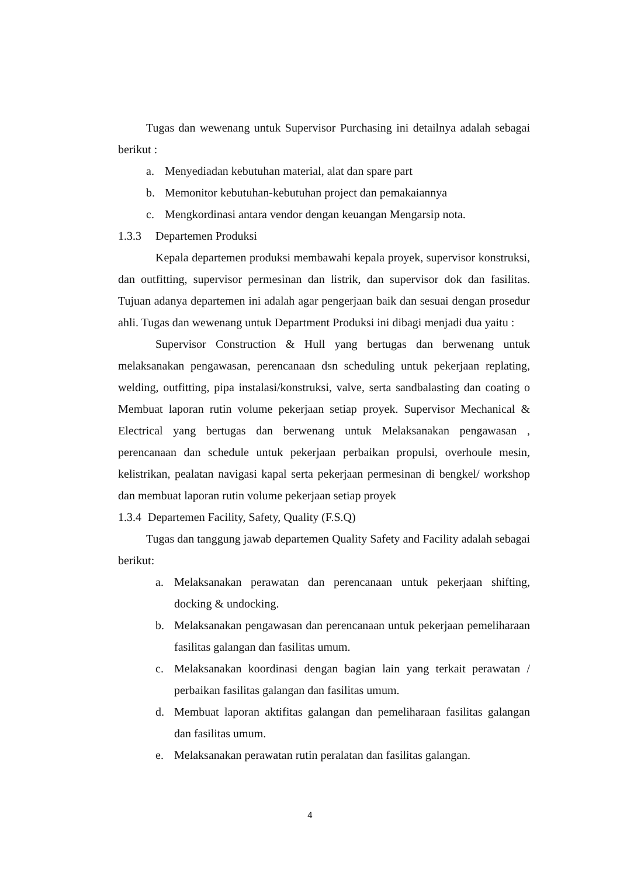Tugas dan wewenang untuk Supervisor Purchasing ini detailnya adalah sebagai berikut :
a. Menyediadan kebutuhan material, alat dan spare part
b. Memonitor kebutuhan-kebutuhan project dan pemakaiannya
c. Mengkordinasi antara vendor dengan keuangan Mengarsip nota.
1.3.3 Departemen Produksi
Kepala departemen produksi membawahi kepala proyek, supervisor konstruksi, dan outfitting, supervisor permesinan dan listrik, dan supervisor dok dan fasilitas. Tujuan adanya departemen ini adalah agar pengerjaan baik dan sesuai dengan prosedur ahli. Tugas dan wewenang untuk Department Produksi ini dibagi menjadi dua yaitu :
Supervisor Construction & Hull yang bertugas dan berwenang untuk melaksanakan pengawasan, perencanaan dsn scheduling untuk pekerjaan replating, welding, outfitting, pipa instalasi/konstruksi, valve, serta sandbalasting dan coating o Membuat laporan rutin volume pekerjaan setiap proyek. Supervisor Mechanical & Electrical yang bertugas dan berwenang untuk Melaksanakan pengawasan , perencanaan dan schedule untuk pekerjaan perbaikan propulsi, overhoule mesin, kelistrikan, pealatan navigasi kapal serta pekerjaan permesinan di bengkel/ workshop dan membuat laporan rutin volume pekerjaan setiap proyek
1.3.4 Departemen Facility, Safety, Quality (F.S.Q)
Tugas dan tanggung jawab departemen Quality Safety and Facility adalah sebagai berikut:
a. Melaksanakan perawatan dan perencanaan untuk pekerjaan shifting, docking & undocking.
b. Melaksanakan pengawasan dan perencanaan untuk pekerjaan pemeliharaan fasilitas galangan dan fasilitas umum.
c. Melaksanakan koordinasi dengan bagian lain yang terkait perawatan / perbaikan fasilitas galangan dan fasilitas umum.
d. Membuat laporan aktifitas galangan dan pemeliharaan fasilitas galangan dan fasilitas umum.
e. Melaksanakan perawatan rutin peralatan dan fasilitas galangan.
4